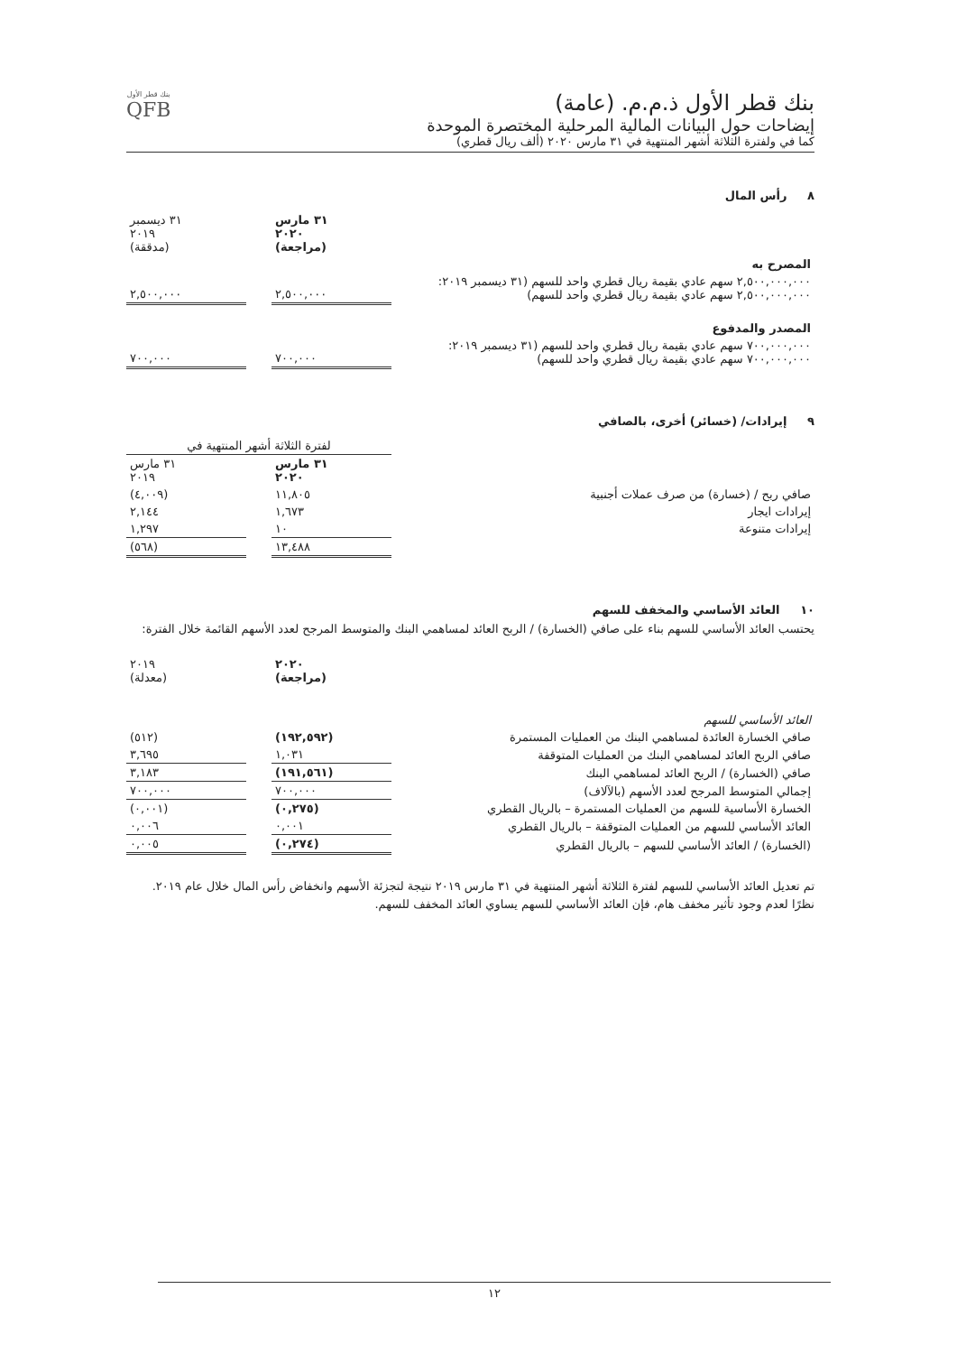بنك قطر الأول ذ.م.م. (عامة)
إيضاحات حول البيانات المالية المرحلية المختصرة الموحدة
كما في ولفترة الثلاثة أشهر المنتهية في ٣١ مارس ٢٠٢٠ (ألف ريال قطري)
بنك قطر الأول
QFB
٨ رأس المال
| | ٣١ مارس ٢٠٢٠ (مراجعة) | | ٣١ ديسمبر ٢٠١٩ (مدققة) |
| المصرح به | | | |
| ٢,٥٠٠,٠٠٠,٠٠٠ سهم عادي بقيمة ريال قطري واحد للسهم (٣١ ديسمبر ٢٠١٩: ٢,٥٠٠,٠٠٠,٠٠٠ سهم عادي بقيمة ريال قطري واحد للسهم) | ٢,٥٠٠,٠٠٠ | | ٢,٥٠٠,٠٠٠ |
| المصدر والمدفوع | | | |
| ٧٠٠,٠٠٠,٠٠٠ سهم عادي بقيمة ريال قطري واحد للسهم (٣١ ديسمبر ٢٠١٩: ٧٠٠,٠٠٠,٠٠٠ سهم عادي بقيمة ريال قطري واحد للسهم) | ٧٠٠,٠٠٠ | | ٧٠٠,٠٠٠ |
٩ إيرادات/ (خسائر) أخرى، بالصافي
| | لفترة الثلاثة أشهر المنتهية في | | |
| | ٣١ مارس ٢٠٢٠ | | ٣١ مارس ٢٠١٩ |
| صافي ربح / (خسارة) من صرف عملات أجنبية | ١١,٨٠٥ | | (٤,٠٠٩) |
| إيرادات ايجار | ١,٦٧٣ | | ٢,١٤٤ |
| إيرادات متنوعة | ١٠ | | ١,٢٩٧ |
| | ١٣,٤٨٨ | | (٥٦٨) |
١٠ العائد الأساسي والمخفف للسهم
يحتسب العائد الأساسي للسهم بناء على صافي (الخسارة) / الربح العائد لمساهمي البنك والمتوسط المرجح لعدد الأسهم القائمة خلال الفترة:
| | ٢٠٢٠ (مراجعة) | | ٢٠١٩ (معدلة) |
| العائد الأساسي للسهم | | | |
| صافي الخسارة العائدة لمساهمي البنك من العمليات المستمرة | (١٩٢,٥٩٢) | | (٥١٢) |
| صافي الربح العائد لمساهمي البنك من العمليات المتوقفة | ١,٠٣١ | | ٣,٦٩٥ |
| صافي (الخسارة) / الربح العائد لمساهمي البنك | (١٩١,٥٦١) | | ٣,١٨٣ |
| إجمالي المتوسط المرجح لعدد الأسهم (بالآلاف) | ٧٠٠,٠٠٠ | | ٧٠٠,٠٠٠ |
| الخسارة الأساسية للسهم من العمليات المستمرة – بالريال القطري | (٠,٢٧٥) | | (٠,٠٠١) |
| العائد الأساسي للسهم من العمليات المتوقفة – بالريال القطري | ٠,٠٠١ | | ٠,٠٠٦ |
| (الخسارة) / العائد الأساسي للسهم – بالريال القطري | (٠,٢٧٤) | | ٠,٠٠٥ |
تم تعديل العائد الأساسي للسهم لفترة الثلاثة أشهر المنتهية في ٣١ مارس ٢٠١٩ نتيجة لتجزئة الأسهم وانخفاض رأس المال خلال عام ٢٠١٩. نظرًا لعدم وجود تأثير مخفف هام، فإن العائد الأساسي للسهم يساوي العائد المخفف للسهم.
١٢